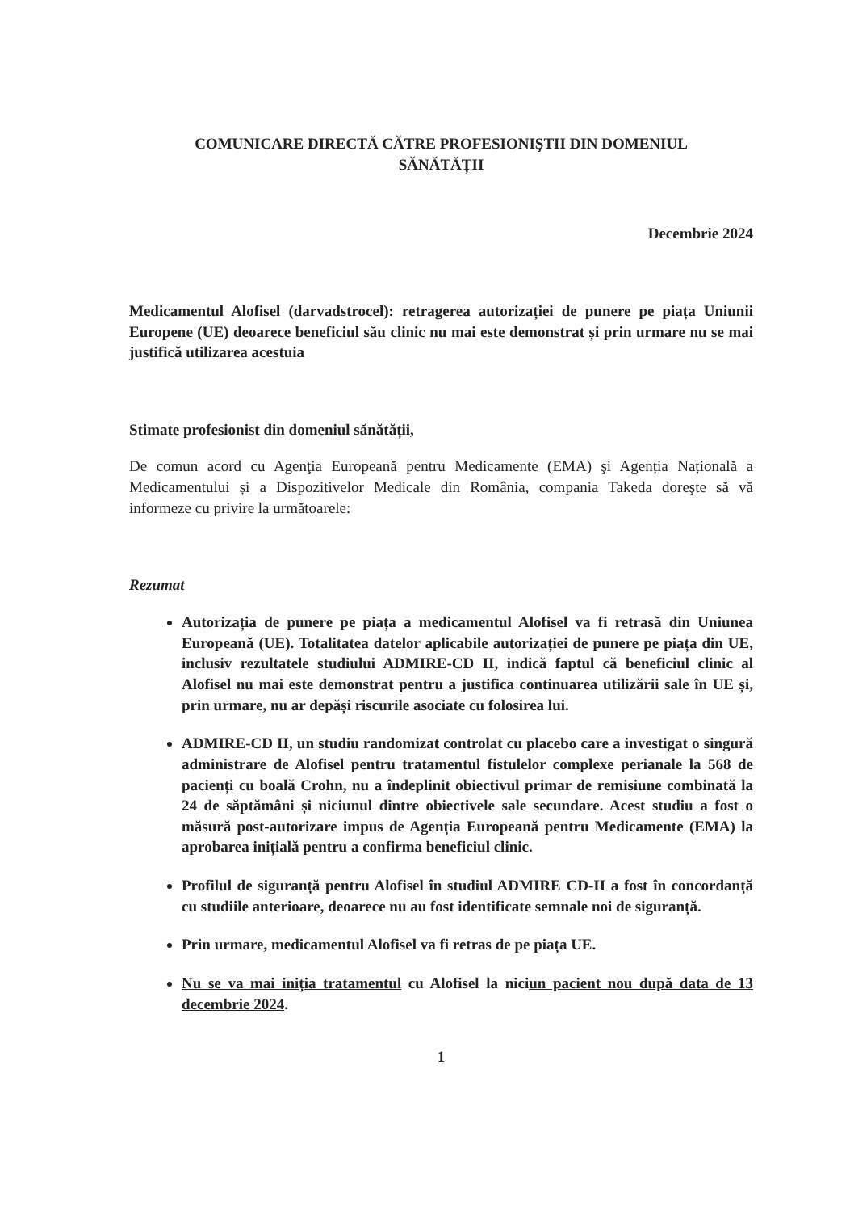COMUNICARE DIRECTĂ CĂTRE PROFESIONIŞTII DIN DOMENIUL
SĂNĂTĂȚII
Decembrie 2024
Medicamentul Alofisel (darvadstrocel): retragerea autorizației de punere pe piața Uniunii Europene (UE) deoarece beneficiul său clinic nu mai este demonstrat și prin urmare nu se mai justifică utilizarea acestuia
Stimate profesionist din domeniul sănătății,
De comun acord cu Agenţia Europeană pentru Medicamente (EMA) şi Agenția Națională a Medicamentului și a Dispozitivelor Medicale din România, compania Takeda doreşte să vă informeze cu privire la următoarele:
Rezumat
Autorizația de punere pe piața a medicamentul Alofisel va fi retrasă din Uniunea Europeană (UE). Totalitatea datelor aplicabile autorizației de punere pe piața din UE, inclusiv rezultatele studiului ADMIRE-CD II, indică faptul că beneficiul clinic al Alofisel nu mai este demonstrat pentru a justifica continuarea utilizării sale în UE și, prin urmare, nu ar depăși riscurile asociate cu folosirea lui.
ADMIRE-CD II, un studiu randomizat controlat cu placebo care a investigat o singură administrare de Alofisel pentru tratamentul fistulelor complexe perianale la 568 de pacienți cu boală Crohn, nu a îndeplinit obiectivul primar de remisiune combinată la 24 de săptămâni și niciunul dintre obiectivele sale secundare. Acest studiu a fost o măsură post-autorizare impus de Agenția Europeană pentru Medicamente (EMA) la aprobarea inițială pentru a confirma beneficiul clinic.
Profilul de siguranță pentru Alofisel în studiul ADMIRE CD-II a fost în concordanță cu studiile anterioare, deoarece nu au fost identificate semnale noi de siguranță.
Prin urmare, medicamentul Alofisel va fi retras de pe piața UE.
Nu se va mai iniția tratamentul cu Alofisel la niciun pacient nou după data de 13 decembrie 2024.
1